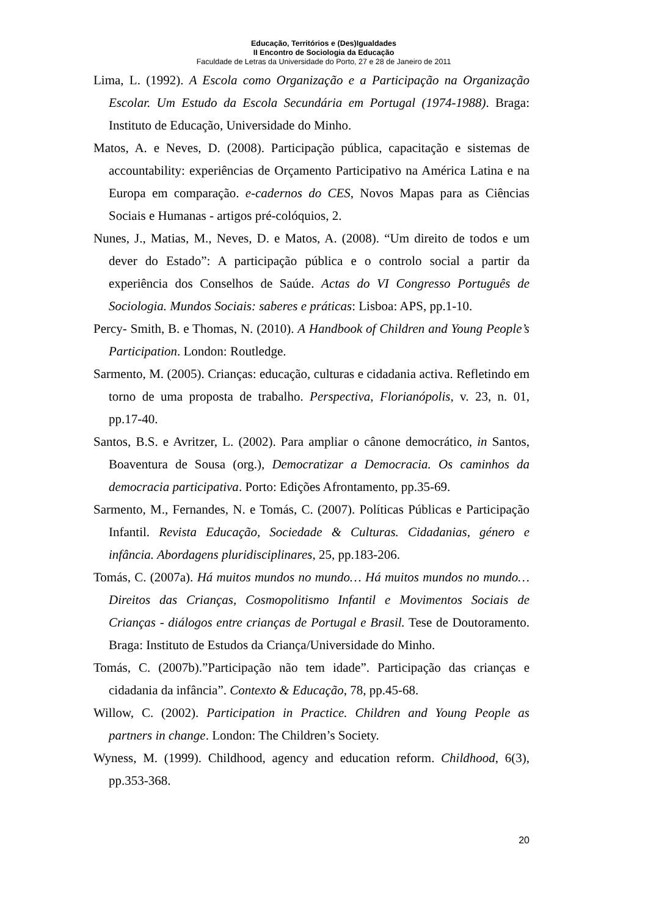Educação, Territórios e (Des)Igualdades
II Encontro de Sociologia da Educação
Faculdade de Letras da Universidade do Porto, 27 e 28 de Janeiro de 2011
Lima, L. (1992). A Escola como Organização e a Participação na Organização Escolar. Um Estudo da Escola Secundária em Portugal (1974-1988). Braga: Instituto de Educação, Universidade do Minho.
Matos, A. e Neves, D. (2008). Participação pública, capacitação e sistemas de accountability: experiências de Orçamento Participativo na América Latina e na Europa em comparação. e-cadernos do CES, Novos Mapas para as Ciências Sociais e Humanas - artigos pré-colóquios, 2.
Nunes, J., Matias, M., Neves, D. e Matos, A. (2008). “Um direito de todos e um dever do Estado”: A participação pública e o controlo social a partir da experiência dos Conselhos de Saúde. Actas do VI Congresso Português de Sociologia. Mundos Sociais: saberes e práticas: Lisboa: APS, pp.1-10.
Percy- Smith, B. e Thomas, N. (2010). A Handbook of Children and Young People’s Participation. London: Routledge.
Sarmento, M. (2005). Crianças: educação, culturas e cidadania activa. Refletindo em torno de uma proposta de trabalho. Perspectiva, Florianópolis, v. 23, n. 01, pp.17-40.
Santos, B.S. e Avritzer, L. (2002). Para ampliar o cânone democrático, in Santos, Boaventura de Sousa (org.), Democratizar a Democracia. Os caminhos da democracia participativa. Porto: Edições Afrontamento, pp.35-69.
Sarmento, M., Fernandes, N. e Tomás, C. (2007). Políticas Públicas e Participação Infantil. Revista Educação, Sociedade & Culturas. Cidadanias, género e infância. Abordagens pluridisciplinares, 25, pp.183-206.
Tomás, C. (2007a). Há muitos mundos no mundo… Há muitos mundos no mundo…Direitos das Crianças, Cosmopolitismo Infantil e Movimentos Sociais de Crianças - diálogos entre crianças de Portugal e Brasil. Tese de Doutoramento. Braga: Instituto de Estudos da Criança/Universidade do Minho.
Tomás, C. (2007b).”Participação não tem idade”. Participação das crianças e cidadania da infância”. Contexto & Educação, 78, pp.45-68.
Willow, C. (2002). Participation in Practice. Children and Young People as partners in change. London: The Children’s Society.
Wyness, M. (1999). Childhood, agency and education reform. Childhood, 6(3), pp.353-368.
20